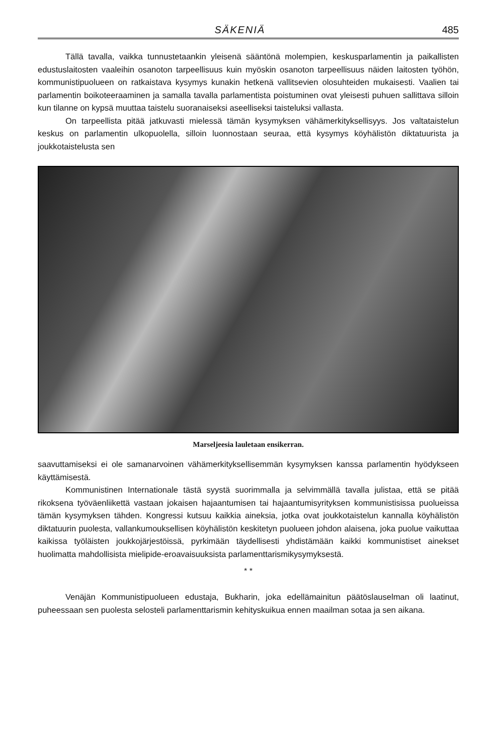SÄKENIÄ 485
Tällä tavalla, vaikka tunnustetaankin yleisenä sääntönä molempien, keskusparlamentin ja paikallisten edustuslaitosten vaaleihin osanoton tarpeellisuus kuin myöskin osanoton tarpeellisuus näiden laitosten työhön, kommunistipuolueen on ratkaistava kysymys kunakin hetkenä vallitsevien olosuhteiden mukaisesti. Vaalien tai parlamentin boikoteeraaminen ja samalla tavalla parlamentista poistuminen ovat yleisesti puhuen sallittava silloin kun tilanne on kypsä muuttaa taistelu suoranaiseksi aseelliseksi taisteluksi vallasta.
On tarpeellista pitää jatkuvasti mielessä tämän kysymyksen vähämerkityksellisyys. Jos valtataistelun keskus on parlamentin ulkopuolella, silloin luonnostaan seuraa, että kysymys köyhälistön diktatuurista ja joukkotaistelusta sen
Marseljeesia lauletaan ensikerran.
saavuttamiseksi ei ole samanarvoinen vähämerkityksellisemmän kysymyksen kanssa parlamentin hyödykseen käyttämisestä.
Kommunistinen Internationale tästä syystä suorimmalla ja selvimmällä tavalla julistaa, että se pitää rikoksena työväenliikettä vastaan jokaisen hajaantumisen tai hajaantumisyrityksen kommunistisissa puolueissa tämän kysymyksen tähden. Kongressi kutsuu kaikkia aineksia, jotka ovat joukkotaistelun kannalla köyhälistön diktatuurin puolesta, vallankumouksellisen köyhälistön keskitetyn puolueen johdon alaisena, joka puolue vaikuttaa kaikissa työläisten joukkojärjestöissä, pyrkimään täydellisesti yhdistämään kaikki kommunistiset ainekset huolimatta mahdollisista mielipide-eroavaisuuksista parlamenttarismikysymyksestä.
* *
Venäjän Kommunistipuolueen edustaja, Bukharin, joka edellämainitun päätöslauselman oli laatinut, puheessaan sen puolesta selosteli parlamenttarismin kehityskuikua ennen maailman sotaa ja sen aikana.